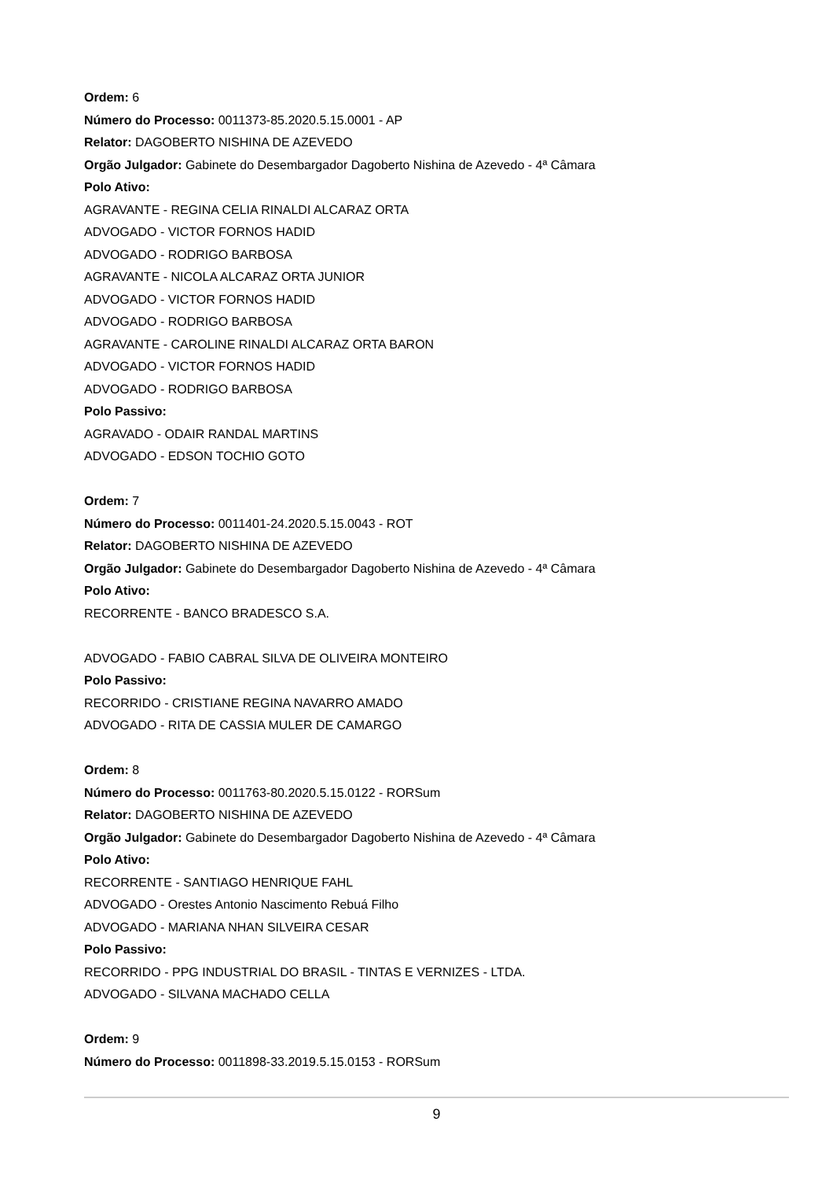Ordem: 6
Número do Processo: 0011373-85.2020.5.15.0001 - AP
Relator: DAGOBERTO NISHINA DE AZEVEDO
Orgão Julgador: Gabinete do Desembargador Dagoberto Nishina de Azevedo - 4ª Câmara
Polo Ativo:
AGRAVANTE - REGINA CELIA RINALDI ALCARAZ ORTA
ADVOGADO - VICTOR FORNOS HADID
ADVOGADO - RODRIGO BARBOSA
AGRAVANTE - NICOLA ALCARAZ ORTA JUNIOR
ADVOGADO - VICTOR FORNOS HADID
ADVOGADO - RODRIGO BARBOSA
AGRAVANTE - CAROLINE RINALDI ALCARAZ ORTA BARON
ADVOGADO - VICTOR FORNOS HADID
ADVOGADO - RODRIGO BARBOSA
Polo Passivo:
AGRAVADO - ODAIR RANDAL MARTINS
ADVOGADO - EDSON TOCHIO GOTO
Ordem: 7
Número do Processo: 0011401-24.2020.5.15.0043 - ROT
Relator: DAGOBERTO NISHINA DE AZEVEDO
Orgão Julgador: Gabinete do Desembargador Dagoberto Nishina de Azevedo - 4ª Câmara
Polo Ativo:
RECORRENTE - BANCO BRADESCO S.A.
ADVOGADO - FABIO CABRAL SILVA DE OLIVEIRA MONTEIRO
Polo Passivo:
RECORRIDO - CRISTIANE REGINA NAVARRO AMADO
ADVOGADO - RITA DE CASSIA MULER DE CAMARGO
Ordem: 8
Número do Processo: 0011763-80.2020.5.15.0122 - RORSum
Relator: DAGOBERTO NISHINA DE AZEVEDO
Orgão Julgador: Gabinete do Desembargador Dagoberto Nishina de Azevedo - 4ª Câmara
Polo Ativo:
RECORRENTE - SANTIAGO HENRIQUE FAHL
ADVOGADO - Orestes Antonio Nascimento Rebuá Filho
ADVOGADO - MARIANA NHAN SILVEIRA CESAR
Polo Passivo:
RECORRIDO - PPG INDUSTRIAL DO BRASIL - TINTAS E VERNIZES - LTDA.
ADVOGADO - SILVANA MACHADO CELLA
Ordem: 9
Número do Processo: 0011898-33.2019.5.15.0153 - RORSum
9